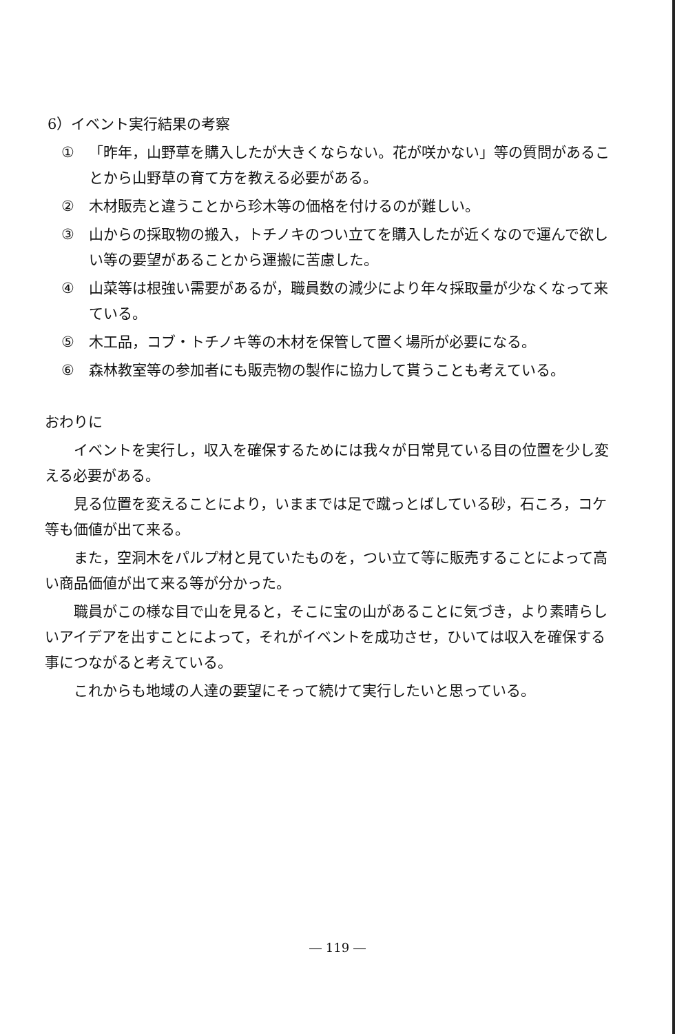6）イベント実行結果の考察
① 「昨年，山野草を購入したが大きくならない。花が咲かない」等の質問があることから山野草の育て方を教える必要がある。
② 木材販売と違うことから珍木等の価格を付けるのが難しい。
③ 山からの採取物の搬入，トチノキのつい立てを購入したが近くなので運んで欲しい等の要望があることから運搬に苦慮した。
④ 山菜等は根強い需要があるが，職員数の減少により年々採取量が少なくなって来ている。
⑤ 木工品，コブ・トチノキ等の木材を保管して置く場所が必要になる。
⑥ 森林教室等の参加者にも販売物の製作に協力して貰うことも考えている。
おわりに
イベントを実行し，収入を確保するためには我々が日常見ている目の位置を少し変える必要がある。
見る位置を変えることにより，いままでは足で蹴っとばしている砂，石ころ，コケ等も価値が出て来る。
また，空洞木をパルプ材と見ていたものを，つい立て等に販売することによって高い商品価値が出て来る等が分かった。
職員がこの様な目で山を見ると，そこに宝の山があることに気づき，より素晴らしいアイデアを出すことによって，それがイベントを成功させ，ひいては収入を確保する事につながると考えている。
これからも地域の人達の要望にそって続けて実行したいと思っている。
― 119 ―